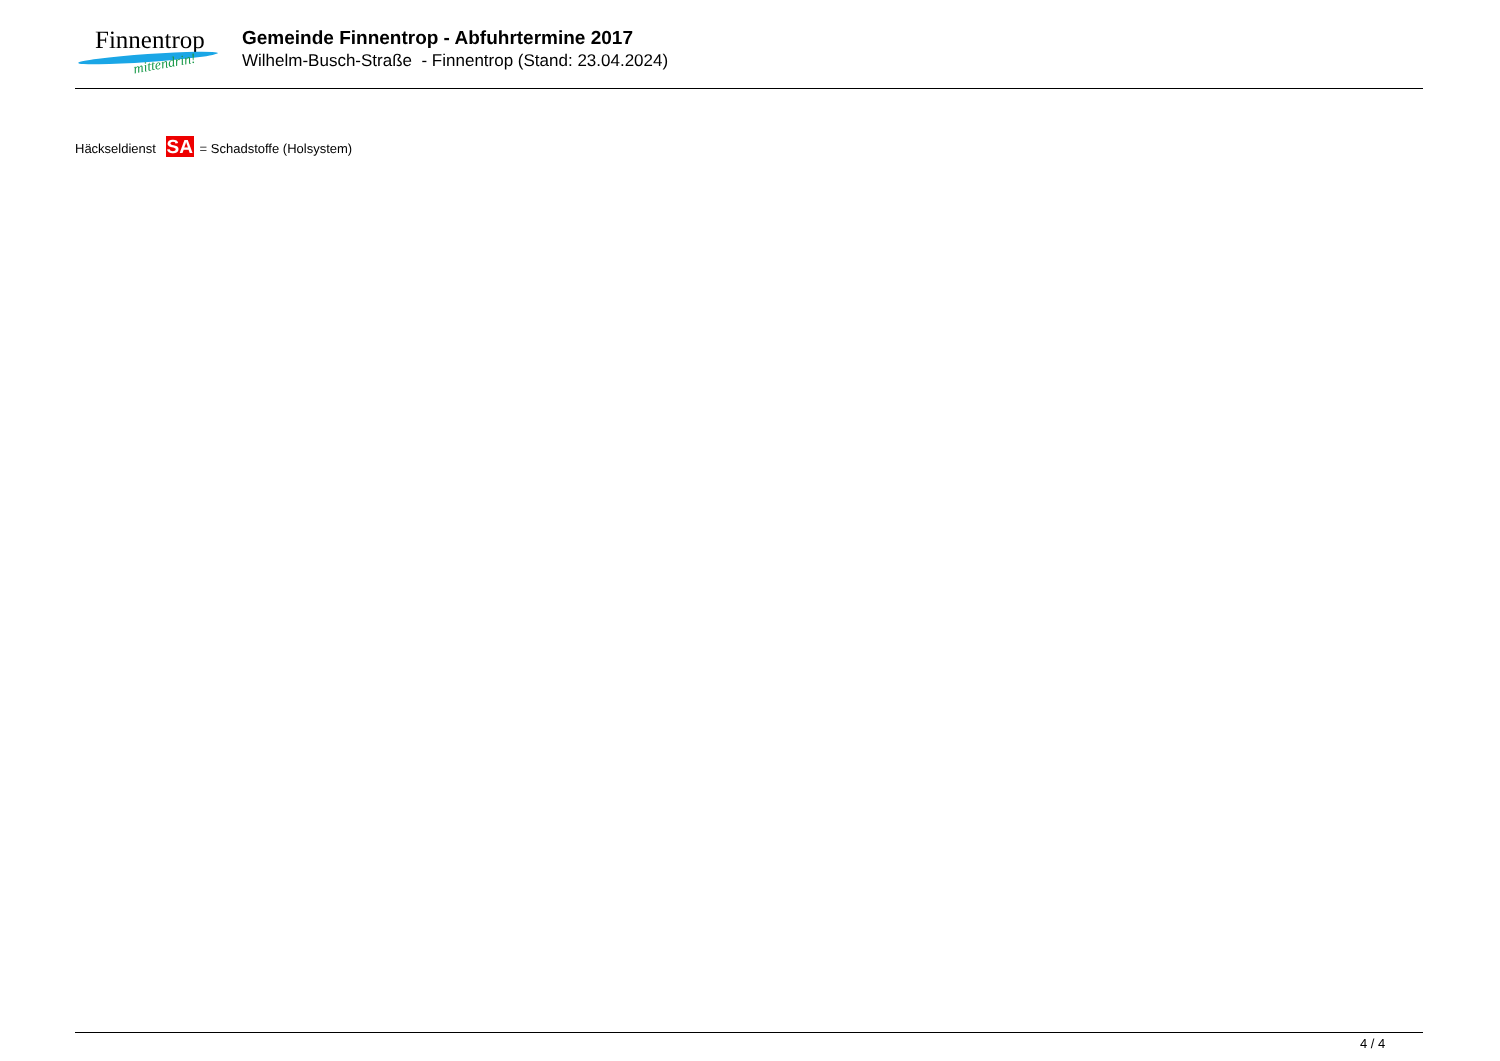Finnentrop
mittendrin!
Gemeinde Finnentrop - Abfuhrtermine 2017
Wilhelm-Busch-Straße - Finnentrop (Stand: 23.04.2024)
Häckseldienst SA = Schadstoffe (Holsystem)
4 / 4